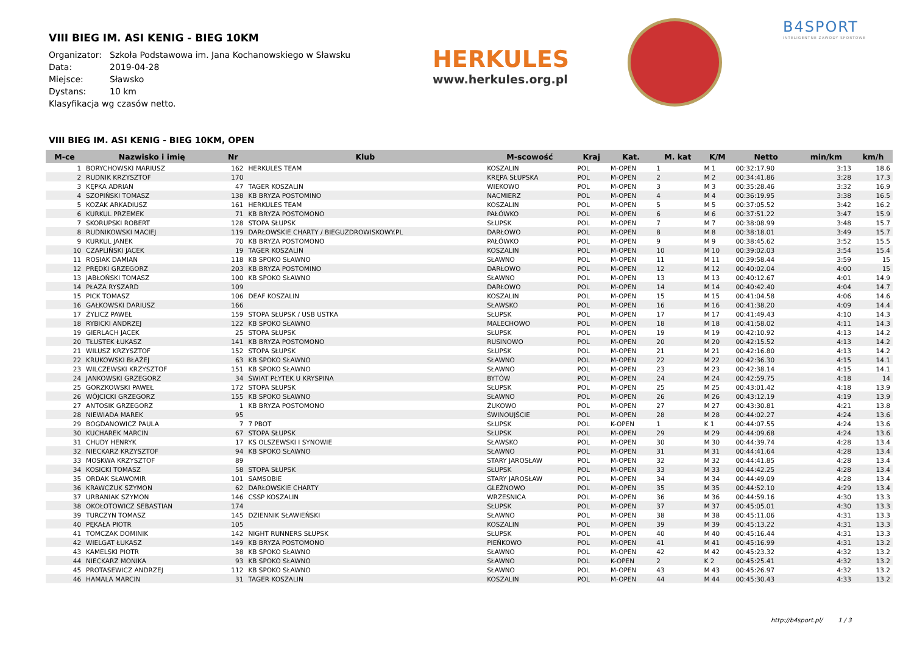VIII BIEG IM. ASI KENIG - BIEG 10KM
Organizator: Szkoła Podstawowa im. Jana Kochanowskiego w Sławsku
Data: 2019-04-28
Miejsce: Sławsko
Dystans: 10 km
Klasyfikacja wg czasów netto.
HERKULES
www.herkules.org.pl
B4SPORT
INTELIGENTNE ZAWODY SPORTOWE
VIII BIEG IM. ASI KENIG - BIEG 10KM, OPEN
| M-ce | Nazwisko i imię | Nr | Klub | M-scowość | Kraj | Kat. | M. kat | K/M | Netto | min/km | km/h |
| --- | --- | --- | --- | --- | --- | --- | --- | --- | --- | --- | --- |
| 1 | BORYCHOWSKI MARIUSZ | 162 | HERKULES TEAM | KOSZALIN | POL | M-OPEN | 1 | M 1 | 00:32:17.90 | 3:13 | 18.6 |
| 2 | RUDNIK KRZYSZTOF | 170 | | KRĘPA SŁUPSKA | POL | M-OPEN | 2 | M 2 | 00:34:41.86 | 3:28 | 17.3 |
| 3 | KĘPKA ADRIAN | 47 | TAGER KOSZALIN | WIEKOWO | POL | M-OPEN | 3 | M 3 | 00:35:28.46 | 3:32 | 16.9 |
| 4 | SZOPIŃSKI TOMASZ | 138 | KB BRYZA POSTOMINO | NACMIERZ | POL | M-OPEN | 4 | M 4 | 00:36:19.95 | 3:38 | 16.5 |
| 5 | KOZAK ARKADIUSZ | 161 | HERKULES TEAM | KOSZALIN | POL | M-OPEN | 5 | M 5 | 00:37:05.52 | 3:42 | 16.2 |
| 6 | KURKUL PRZEMEK | 71 | KB BRYZA POSTOMONO | PAŁÓWKO | POL | M-OPEN | 6 | M 6 | 00:37:51.22 | 3:47 | 15.9 |
| 7 | SKORUPSKI ROBERT | 128 | STOPA SŁUPSK | SŁUPSK | POL | M-OPEN | 7 | M 7 | 00:38:08.99 | 3:48 | 15.7 |
| 8 | RUDNIKOWSKI MACIEJ | 119 | DARŁOWSKIE CHARTY / BIEGUZDROWISKOWY.PL | DARŁOWO | POL | M-OPEN | 8 | M 8 | 00:38:18.01 | 3:49 | 15.7 |
| 9 | KURKUL JANEK | 70 | KB BRYZA POSTOMONO | PAŁÓWKO | POL | M-OPEN | 9 | M 9 | 00:38:45.62 | 3:52 | 15.5 |
| 10 | CZAPLIŃSKI JACEK | 19 | TAGER KOSZALIN | KOSZALIN | POL | M-OPEN | 10 | M 10 | 00:39:02.03 | 3:54 | 15.4 |
| 11 | ROSIAK DAMIAN | 118 | KB SPOKO SŁAWNO | SŁAWNO | POL | M-OPEN | 11 | M 11 | 00:39:58.44 | 3:59 | 15 |
| 12 | PRĘDKI GRZEGORZ | 203 | KB BRYZA POSTOMINO | DARŁOWO | POL | M-OPEN | 12 | M 12 | 00:40:02.04 | 4:00 | 15 |
| 13 | JABŁOŃSKI TOMASZ | 100 | KB SPOKO SŁAWNO | SŁAWNO | POL | M-OPEN | 13 | M 13 | 00:40:12.67 | 4:01 | 14.9 |
| 14 | PŁAZA RYSZARD | 109 | | DARŁOWO | POL | M-OPEN | 14 | M 14 | 00:40:42.40 | 4:04 | 14.7 |
| 15 | PICK TOMASZ | 106 | DEAF KOSZALIN | KOSZALIN | POL | M-OPEN | 15 | M 15 | 00:41:04.58 | 4:06 | 14.6 |
| 16 | GAŁKOWSKI DARIUSZ | 166 | | SŁAWSKO | POL | M-OPEN | 16 | M 16 | 00:41:38.20 | 4:09 | 14.4 |
| 17 | ŻYLICZ PAWEŁ | 159 | STOPA SŁUPSK / USB USTKA | SŁUPSK | POL | M-OPEN | 17 | M 17 | 00:41:49.43 | 4:10 | 14.3 |
| 18 | RYBICKI ANDRZEJ | 122 | KB SPOKO SŁAWNO | MALECHOWO | POL | M-OPEN | 18 | M 18 | 00:41:58.02 | 4:11 | 14.3 |
| 19 | GIERLACH JACEK | 25 | STOPA SŁUPSK | SŁUPSK | POL | M-OPEN | 19 | M 19 | 00:42:10.92 | 4:13 | 14.2 |
| 20 | TŁUSTEK ŁUKASZ | 141 | KB BRYZA POSTOMONO | RUSINOWO | POL | M-OPEN | 20 | M 20 | 00:42:15.52 | 4:13 | 14.2 |
| 21 | WILUSZ KRZYSZTOF | 152 | STOPA SŁUPSK | SŁUPSK | POL | M-OPEN | 21 | M 21 | 00:42:16.80 | 4:13 | 14.2 |
| 22 | KRUKOWSKI BŁAŻEJ | 63 | KB SPOKO SŁAWNO | SŁAWNO | POL | M-OPEN | 22 | M 22 | 00:42:36.30 | 4:15 | 14.1 |
| 23 | WILCZEWSKI KRZYSZTOF | 151 | KB SPOKO SŁAWNO | SŁAWNO | POL | M-OPEN | 23 | M 23 | 00:42:38.14 | 4:15 | 14.1 |
| 24 | JANKOWSKI GRZEGORZ | 34 | ŚWIAT PŁYTEK U KRYSPINA | BYTÓW | POL | M-OPEN | 24 | M 24 | 00:42:59.75 | 4:18 | 14 |
| 25 | GORZKOWSKI PAWEŁ | 172 | STOPA SŁUPSK | SŁUPSK | POL | M-OPEN | 25 | M 25 | 00:43:01.42 | 4:18 | 13.9 |
| 26 | WÓJCICKI GRZEGORZ | 155 | KB SPOKO SŁAWNO | SŁAWNO | POL | M-OPEN | 26 | M 26 | 00:43:12.19 | 4:19 | 13.9 |
| 27 | ANTOSIK GRZEGORZ | 1 | KB BRYZA POSTOMONO | ŻUKOWO | POL | M-OPEN | 27 | M 27 | 00:43:30.81 | 4:21 | 13.8 |
| 28 | NIEWIADA MAREK | 95 | | ŚWINOUJŚCIE | POL | M-OPEN | 28 | M 28 | 00:44:02.27 | 4:24 | 13.6 |
| 29 | BOGDANOWICZ PAULA | 7 | 7 PBOT | SŁUPSK | POL | K-OPEN | 1 | K 1 | 00:44:07.55 | 4:24 | 13.6 |
| 30 | KUCHAREK MARCIN | 67 | STOPA SŁUPSK | SŁUPSK | POL | M-OPEN | 29 | M 29 | 00:44:09.68 | 4:24 | 13.6 |
| 31 | CHUDY HENRYK | 17 | KS OLSZEWSKI I SYNOWIE | SŁAWSKO | POL | M-OPEN | 30 | M 30 | 00:44:39.74 | 4:28 | 13.4 |
| 32 | NIECKARZ KRZYSZTOF | 94 | KB SPOKO SŁAWNO | SŁAWNO | POL | M-OPEN | 31 | M 31 | 00:44:41.64 | 4:28 | 13.4 |
| 33 | MOSKWA KRZYSZTOF | 89 | | STARY JAROSŁAW | POL | M-OPEN | 32 | M 32 | 00:44:41.85 | 4:28 | 13.4 |
| 34 | KOSICKI TOMASZ | 58 | STOPA SŁUPSK | SŁUPSK | POL | M-OPEN | 33 | M 33 | 00:44:42.25 | 4:28 | 13.4 |
| 35 | ORDAK SŁAWOMIR | 101 | SAMSOBIE | STARY JAROSŁAW | POL | M-OPEN | 34 | M 34 | 00:44:49.09 | 4:28 | 13.4 |
| 36 | KRAWCZUK SZYMON | 62 | DARŁOWSKIE CHARTY | GLEŹNOWO | POL | M-OPEN | 35 | M 35 | 00:44:52.10 | 4:29 | 13.4 |
| 37 | URBANIAK SZYMON | 146 | CSSP KOSZALIN | WRZESNICA | POL | M-OPEN | 36 | M 36 | 00:44:59.16 | 4:30 | 13.3 |
| 38 | OKOŁOTOWICZ SEBASTIAN | 174 | | SŁUPSK | POL | M-OPEN | 37 | M 37 | 00:45:05.01 | 4:30 | 13.3 |
| 39 | TURCZYN TOMASZ | 145 | DZIENNIK SŁAWIEŃSKI | SŁAWNO | POL | M-OPEN | 38 | M 38 | 00:45:11.06 | 4:31 | 13.3 |
| 40 | PĘKAŁA PIOTR | 105 | | KOSZALIN | POL | M-OPEN | 39 | M 39 | 00:45:13.22 | 4:31 | 13.3 |
| 41 | TOMCZAK DOMINIK | 142 | NIGHT RUNNERS SŁUPSK | SŁUPSK | POL | M-OPEN | 40 | M 40 | 00:45:16.44 | 4:31 | 13.3 |
| 42 | WIELGAT ŁUKASZ | 149 | KB BRYZA POSTOMONO | PIEŃKOWO | POL | M-OPEN | 41 | M 41 | 00:45:16.99 | 4:31 | 13.2 |
| 43 | KAMELSKI PIOTR | 38 | KB SPOKO SŁAWNO | SŁAWNO | POL | M-OPEN | 42 | M 42 | 00:45:23.32 | 4:32 | 13.2 |
| 44 | NIECKARZ MONIKA | 93 | KB SPOKO SŁAWNO | SŁAWNO | POL | K-OPEN | 2 | K 2 | 00:45:25.41 | 4:32 | 13.2 |
| 45 | PROTASEWICZ ANDRZEJ | 112 | KB SPOKO SŁAWNO | SŁAWNO | POL | M-OPEN | 43 | M 43 | 00:45:26.97 | 4:32 | 13.2 |
| 46 | HAMALA MARCIN | 31 | TAGER KOSZALIN | KOSZALIN | POL | M-OPEN | 44 | M 44 | 00:45:30.43 | 4:33 | 13.2 |
http://b4sport.pl/ 1 / 3